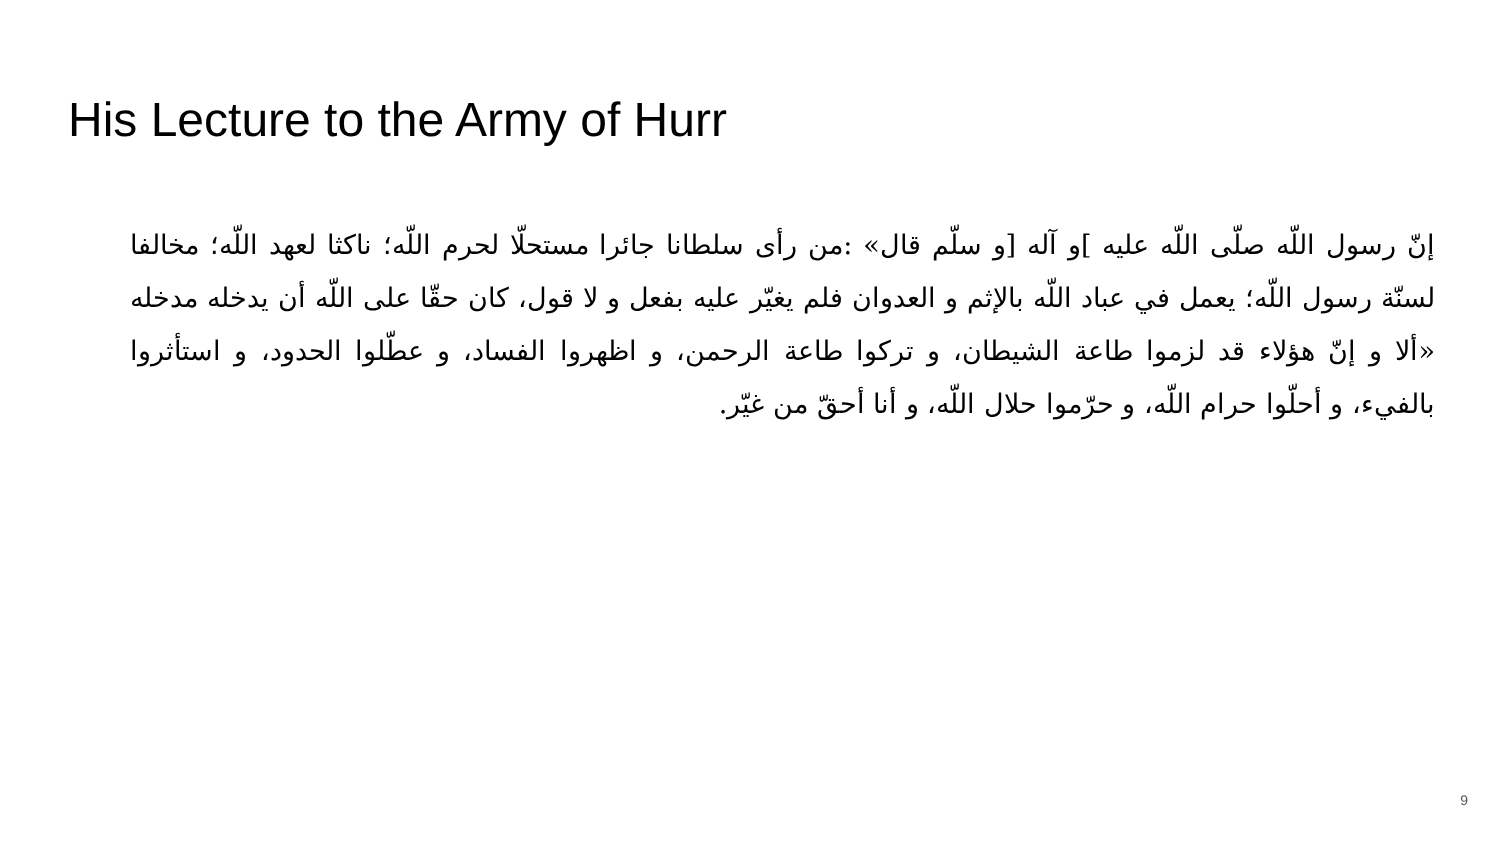His Lecture to the Army of Hurr
إنّ رسول اللّه صلّى اللّه عليه ]و آله [و سلّم قال» :من رأى سلطانا جائرا مستحلّا لحرم اللّه؛ ناكثا لعهد اللّه؛ مخالفا لسنّة رسول اللّه؛ يعمل في عباد اللّه بالإثم و العدوان فلم يغيّر عليه بفعل و لا قول، كان حقّا على اللّه أن يدخله مدخله «ألا و إنّ هؤلاء قد لزموا طاعة الشيطان، و تركوا طاعة الرحمن، و اظهروا الفساد، و عطّلوا الحدود، و استأثروا بالفيء، و أحلّوا حرام اللّه، و حرّموا حلال اللّه، و أنا أحقّ من غيّر.
9